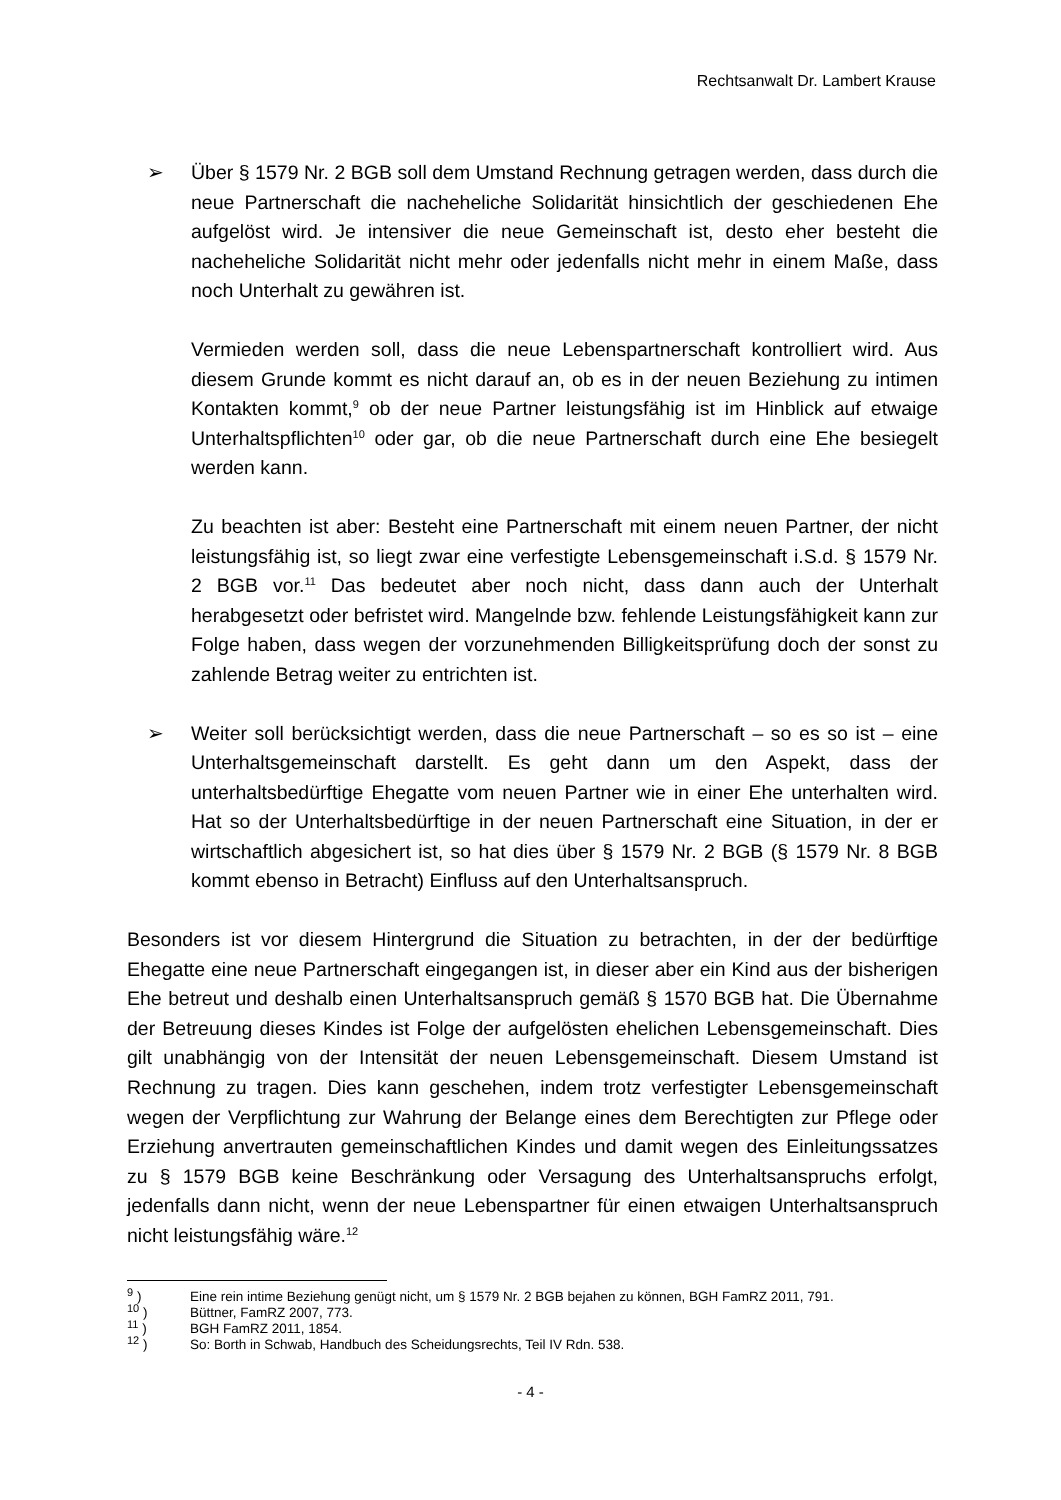Rechtsanwalt Dr. Lambert Krause
➢ Über § 1579 Nr. 2 BGB soll dem Umstand Rechnung getragen werden, dass durch die neue Partnerschaft die nacheheliche Solidarität hinsichtlich der geschiedenen Ehe aufgelöst wird. Je intensiver die neue Gemeinschaft ist, desto eher besteht die nacheheliche Solidarität nicht mehr oder jedenfalls nicht mehr in einem Maße, dass noch Unterhalt zu gewähren ist.
Vermieden werden soll, dass die neue Lebenspartnerschaft kontrolliert wird. Aus diesem Grunde kommt es nicht darauf an, ob es in der neuen Beziehung zu intimen Kontakten kommt,<sup>9</sup> ob der neue Partner leistungsfähig ist im Hinblick auf etwaige Unterhaltspflichten<sup>10</sup> oder gar, ob die neue Partnerschaft durch eine Ehe besiegelt werden kann.
Zu beachten ist aber: Besteht eine Partnerschaft mit einem neuen Partner, der nicht leistungsfähig ist, so liegt zwar eine verfestigte Lebensgemeinschaft i.S.d. § 1579 Nr. 2 BGB vor.<sup>11</sup> Das bedeutet aber noch nicht, dass dann auch der Unterhalt herabgesetzt oder befristet wird. Mangelnde bzw. fehlende Leistungsfähigkeit kann zur Folge haben, dass wegen der vorzunehmenden Billigkeitsprüfung doch der sonst zu zahlende Betrag weiter zu entrichten ist.
➢ Weiter soll berücksichtigt werden, dass die neue Partnerschaft – so es so ist – eine Unterhaltsgemeinschaft darstellt. Es geht dann um den Aspekt, dass der unterhaltsbedürftige Ehegatte vom neuen Partner wie in einer Ehe unterhalten wird. Hat so der Unterhaltsbedürftige in der neuen Partnerschaft eine Situation, in der er wirtschaftlich abgesichert ist, so hat dies über § 1579 Nr. 2 BGB (§ 1579 Nr. 8 BGB kommt ebenso in Betracht) Einfluss auf den Unterhaltsanspruch.
Besonders ist vor diesem Hintergrund die Situation zu betrachten, in der der bedürftige Ehegatte eine neue Partnerschaft eingegangen ist, in dieser aber ein Kind aus der bisherigen Ehe betreut und deshalb einen Unterhaltsanspruch gemäß § 1570 BGB hat. Die Übernahme der Betreuung dieses Kindes ist Folge der aufgelösten ehelichen Lebensgemeinschaft. Dies gilt unabhängig von der Intensität der neuen Lebensgemeinschaft. Diesem Umstand ist Rechnung zu tragen. Dies kann geschehen, indem trotz verfestigter Lebensgemeinschaft wegen der Verpflichtung zur Wahrung der Belange eines dem Berechtigten zur Pflege oder Erziehung anvertrauten gemeinschaftlichen Kindes und damit wegen des Einleitungssatzes zu § 1579 BGB keine Beschränkung oder Versagung des Unterhaltsanspruchs erfolgt, jedenfalls dann nicht, wenn der neue Lebenspartner für einen etwaigen Unterhaltsanspruch nicht leistungsfähig wäre.<sup>12</sup>
<sup>9</sup> ) Eine rein intime Beziehung genügt nicht, um § 1579 Nr. 2 BGB bejahen zu können, BGH FamRZ 2011, 791.
<sup>10</sup> ) Büttner, FamRZ 2007, 773.
<sup>11</sup> ) BGH FamRZ 2011, 1854.
<sup>12</sup> ) So: Borth in Schwab, Handbuch des Scheidungsrechts, Teil IV Rdn. 538.
- 4 -